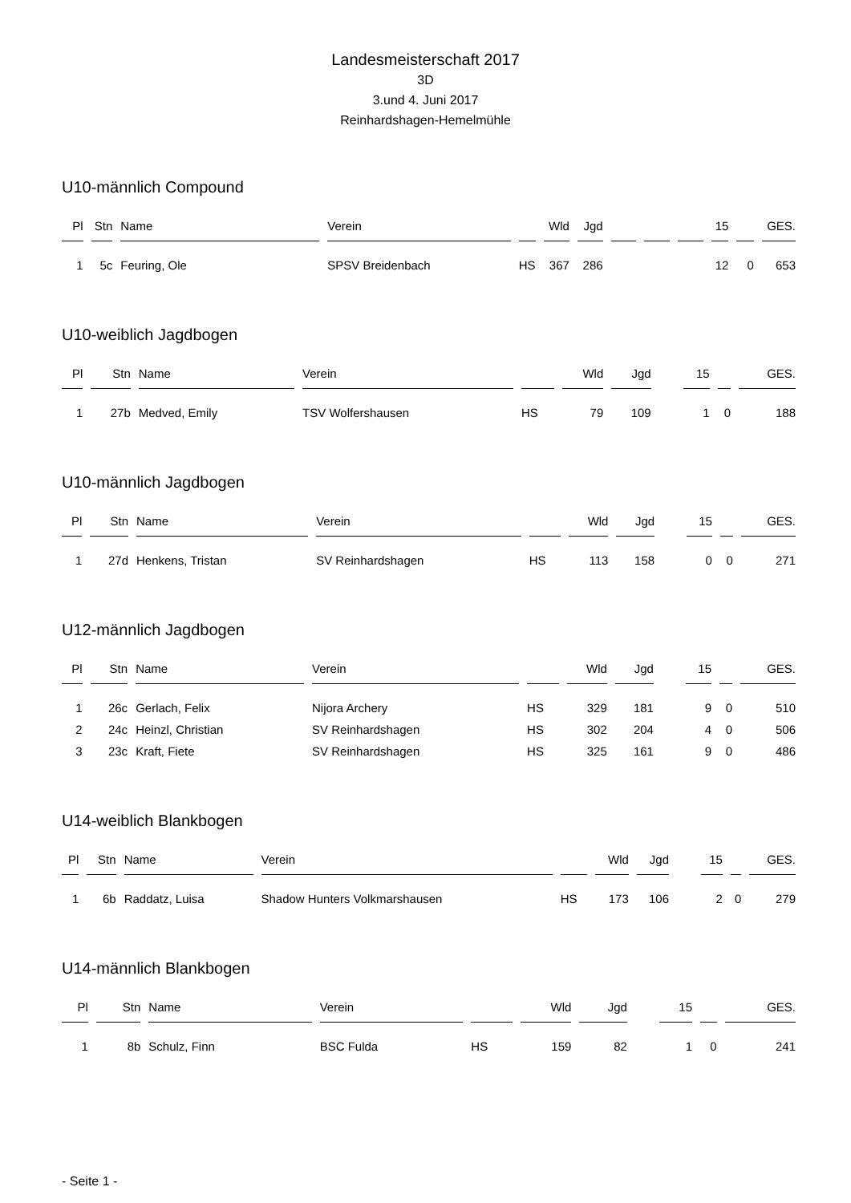Landesmeisterschaft 2017
3D
3.und 4. Juni 2017
Reinhardshagen-Hemelmühle
U10-männlich Compound
| Pl | Stn | Name | Verein | | Wld | Jgd | | | | 15 | | GES. |
| --- | --- | --- | --- | --- | --- | --- | --- | --- | --- | --- | --- | --- |
| 1 | 5c | Feuring, Ole | SPSV Breidenbach | HS | 367 | 286 | | | | 12 | 0 | 653 |
U10-weiblich Jagdbogen
| Pl | Stn | Name | Verein | | Wld | Jgd | | | | 15 | | GES. |
| --- | --- | --- | --- | --- | --- | --- | --- | --- | --- | --- | --- | --- |
| 1 | 27b | Medved, Emily | TSV Wolfershausen | HS | 79 | 109 | | | | 1 | 0 | 188 |
U10-männlich Jagdbogen
| Pl | Stn | Name | Verein | | Wld | Jgd | | | | 15 | | GES. |
| --- | --- | --- | --- | --- | --- | --- | --- | --- | --- | --- | --- | --- |
| 1 | 27d | Henkens, Tristan | SV Reinhardshagen | HS | 113 | 158 | | | | 0 | 0 | 271 |
U12-männlich Jagdbogen
| Pl | Stn | Name | Verein | | Wld | Jgd | | | | 15 | | GES. |
| --- | --- | --- | --- | --- | --- | --- | --- | --- | --- | --- | --- | --- |
| 1 | 26c | Gerlach, Felix | Nijora Archery | HS | 329 | 181 | | | | 9 | 0 | 510 |
| 2 | 24c | Heinzl, Christian | SV Reinhardshagen | HS | 302 | 204 | | | | 4 | 0 | 506 |
| 3 | 23c | Kraft, Fiete | SV Reinhardshagen | HS | 325 | 161 | | | | 9 | 0 | 486 |
U14-weiblich Blankbogen
| Pl | Stn | Name | Verein | | Wld | Jgd | | | | 15 | | GES. |
| --- | --- | --- | --- | --- | --- | --- | --- | --- | --- | --- | --- | --- |
| 1 | 6b | Raddatz, Luisa | Shadow Hunters Volkmarshausen | HS | 173 | 106 | | | | 2 | 0 | 279 |
U14-männlich Blankbogen
| Pl | Stn | Name | Verein | | Wld | Jgd | | | | 15 | | GES. |
| --- | --- | --- | --- | --- | --- | --- | --- | --- | --- | --- | --- | --- |
| 1 | 8b | Schulz, Finn | BSC Fulda | HS | 159 | 82 | | | | 1 | 0 | 241 |
- Seite 1 -